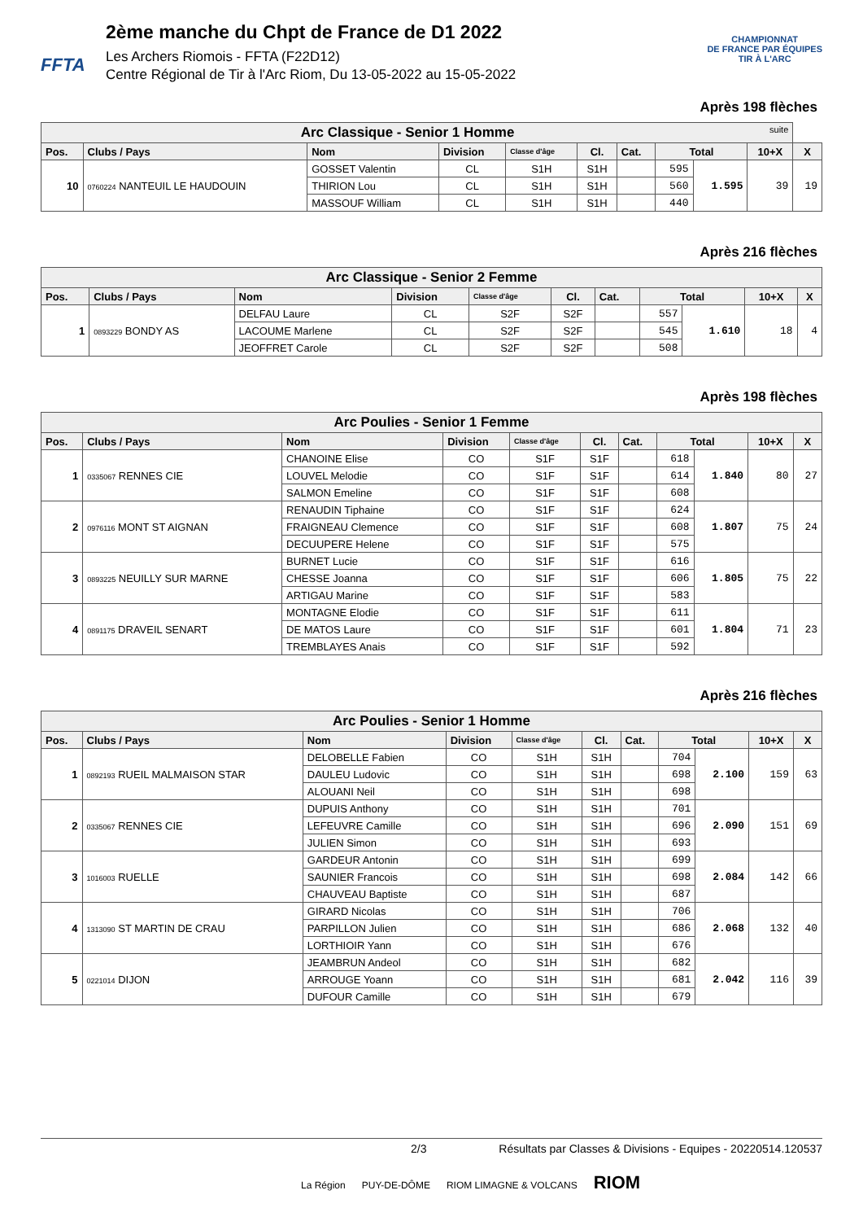FFTA
2ème manche du Chpt de France de D1 2022
Les Archers Riomois - FFTA (F22D12)
Centre Régional de Tir à l'Arc Riom, Du 13-05-2022 au 15-05-2022
CHAMPIONNAT
DE FRANCE PAR ÉQUIPES
TIR À L'ARC
Après 198 flèches
| Arc Classique - Senior 1 Homme suite | | | | | | | | | | |
| Pos. | Clubs / Pays | Nom | Division | Classe d'âge | Cl. | Cat. | Total | | 10+X | X |
| 10 | 0760224 NANTEUIL LE HAUDOUIN | GOSSET Valentin | CL | S1H | S1H | | 595 | 1.595 | 39 | 19 |
| | | THIRION Lou | CL | S1H | S1H | | 560 | | | |
| | | MASSOUF William | CL | S1H | S1H | | 440 | | | |
Après 216 flèches
| Arc Classique - Senior 2 Femme | | | | | | | | | | |
| Pos. | Clubs / Pays | Nom | Division | Classe d'âge | Cl. | Cat. | Total | | 10+X | X |
| 1 | 0893229 BONDY AS | DELFAU Laure | CL | S2F | S2F | | 557 | 1.610 | 18 | 4 |
| | | LACOUME Marlene | CL | S2F | S2F | | 545 | | | |
| | | JEOFFRET Carole | CL | S2F | S2F | | 508 | | | |
Après 198 flèches
| Arc Poulies - Senior 1 Femme | | | | | | | | | | |
| Pos. | Clubs / Pays | Nom | Division | Classe d'âge | Cl. | Cat. | Total | | 10+X | X |
| 1 | 0335067 RENNES CIE | CHANOINE Elise | CO | S1F | S1F | | 618 | 1.840 | 80 | 27 |
| | | LOUVEL Melodie | CO | S1F | S1F | | 614 | | | |
| | | SALMON Emeline | CO | S1F | S1F | | 608 | | | |
| 2 | 0976116 MONT ST AIGNAN | RENAUDIN Tiphaine | CO | S1F | S1F | | 624 | 1.807 | 75 | 24 |
| | | FRAIGNEAU Clemence | CO | S1F | S1F | | 608 | | | |
| | | DECUUPERE Helene | CO | S1F | S1F | | 575 | | | |
| 3 | 0893225 NEUILLY SUR MARNE | BURNET Lucie | CO | S1F | S1F | | 616 | 1.805 | 75 | 22 |
| | | CHESSE Joanna | CO | S1F | S1F | | 606 | | | |
| | | ARTIGAU Marine | CO | S1F | S1F | | 583 | | | |
| 4 | 0891175 DRAVEIL SENART | MONTAGNE Elodie | CO | S1F | S1F | | 611 | 1.804 | 71 | 23 |
| | | DE MATOS Laure | CO | S1F | S1F | | 601 | | | |
| | | TREMBLAYES Anais | CO | S1F | S1F | | 592 | | | |
Après 216 flèches
| Arc Poulies - Senior 1 Homme | | | | | | | | | | |
| Pos. | Clubs / Pays | Nom | Division | Classe d'âge | Cl. | Cat. | Total | | 10+X | X |
| 1 | 0892193 RUEIL MALMAISON STAR | DELOBELLE Fabien | CO | S1H | S1H | | 704 | 2.100 | 159 | 63 |
| | | DAULEU Ludovic | CO | S1H | S1H | | 698 | | | |
| | | ALOUANI Neil | CO | S1H | S1H | | 698 | | | |
| 2 | 0335067 RENNES CIE | DUPUIS Anthony | CO | S1H | S1H | | 701 | 2.090 | 151 | 69 |
| | | LEFEUVRE Camille | CO | S1H | S1H | | 696 | | | |
| | | JULIEN Simon | CO | S1H | S1H | | 693 | | | |
| 3 | 1016003 RUELLE | GARDEUR Antonin | CO | S1H | S1H | | 699 | 2.084 | 142 | 66 |
| | | SAUNIER Francois | CO | S1H | S1H | | 698 | | | |
| | | CHAUVEAU Baptiste | CO | S1H | S1H | | 687 | | | |
| 4 | 1313090 ST MARTIN DE CRAU | GIRARD Nicolas | CO | S1H | S1H | | 706 | 2.068 | 132 | 40 |
| | | PARPILLON Julien | CO | S1H | S1H | | 686 | | | |
| | | LORTHIOIR Yann | CO | S1H | S1H | | 676 | | | |
| 5 | 0221014 DIJON | JEAMBRUN Andeol | CO | S1H | S1H | | 682 | 2.042 | 116 | 39 |
| | | ARROUGE Yoann | CO | S1H | S1H | | 681 | | | |
| | | DUFOUR Camille | CO | S1H | S1H | | 679 | | | |
2/3 Résultats par Classes & Divisions - Equipes - 20220514.120537
La Région PUY-DE-DÔME RIOM LIMAGNE & VOLCANS RIOM